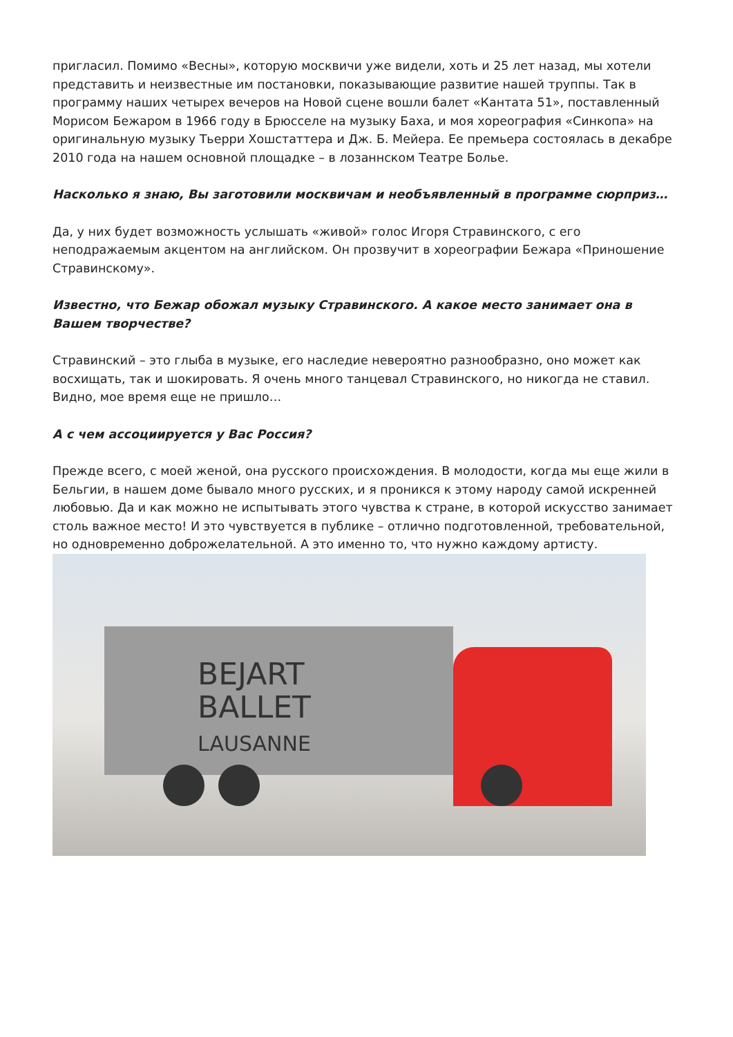пригласил. Помимо «Весны», которую москвичи уже видели, хоть и 25 лет назад, мы хотели представить и неизвестные им постановки, показывающие развитие нашей труппы. Так в программу наших четырех вечеров на Новой сцене вошли балет «Кантата 51», поставленный Морисом Бежаром в 1966 году в Брюсселе на музыку Баха, и моя хореография «Синкопа» на оригинальную музыку Тьерри Хошстаттера и Дж. Б. Мейера. Ее премьера состоялась в декабре 2010 года на нашем основной площадке – в лозаннском Театре Болье.
Насколько я знаю, Вы заготовили москвичам и необъявленный в программе сюрприз…
Да, у них будет возможность услышать «живой» голос Игоря Стравинского, с его неподражаемым акцентом на английском. Он прозвучит в хореографии Бежара «Приношение Стравинскому».
Известно, что Бежар обожал музыку Стравинского. А какое место занимает она в Вашем творчестве?
Стравинский – это глыба в музыке, его наследие невероятно разнообразно, оно может как восхищать, так и шокировать. Я очень много танцевал Стравинского, но никогда не ставил. Видно, мое время еще не пришло…
А с чем ассоциируется у Вас Россия?
Прежде всего, с моей женой, она русского происхождения. В молодости, когда мы еще жили в Бельгии, в нашем доме бывало много русских, и я проникся к этому народу самой искренней любовью. Да и как можно не испытывать этого чувства к стране, в которой искусство занимает столь важное место! И это чувствуется в публике – отлично подготовленной, требовательной, но одновременно доброжелательной. А это именно то, что нужно каждому артисту.
BEJART
BALLET
LAUSANNE